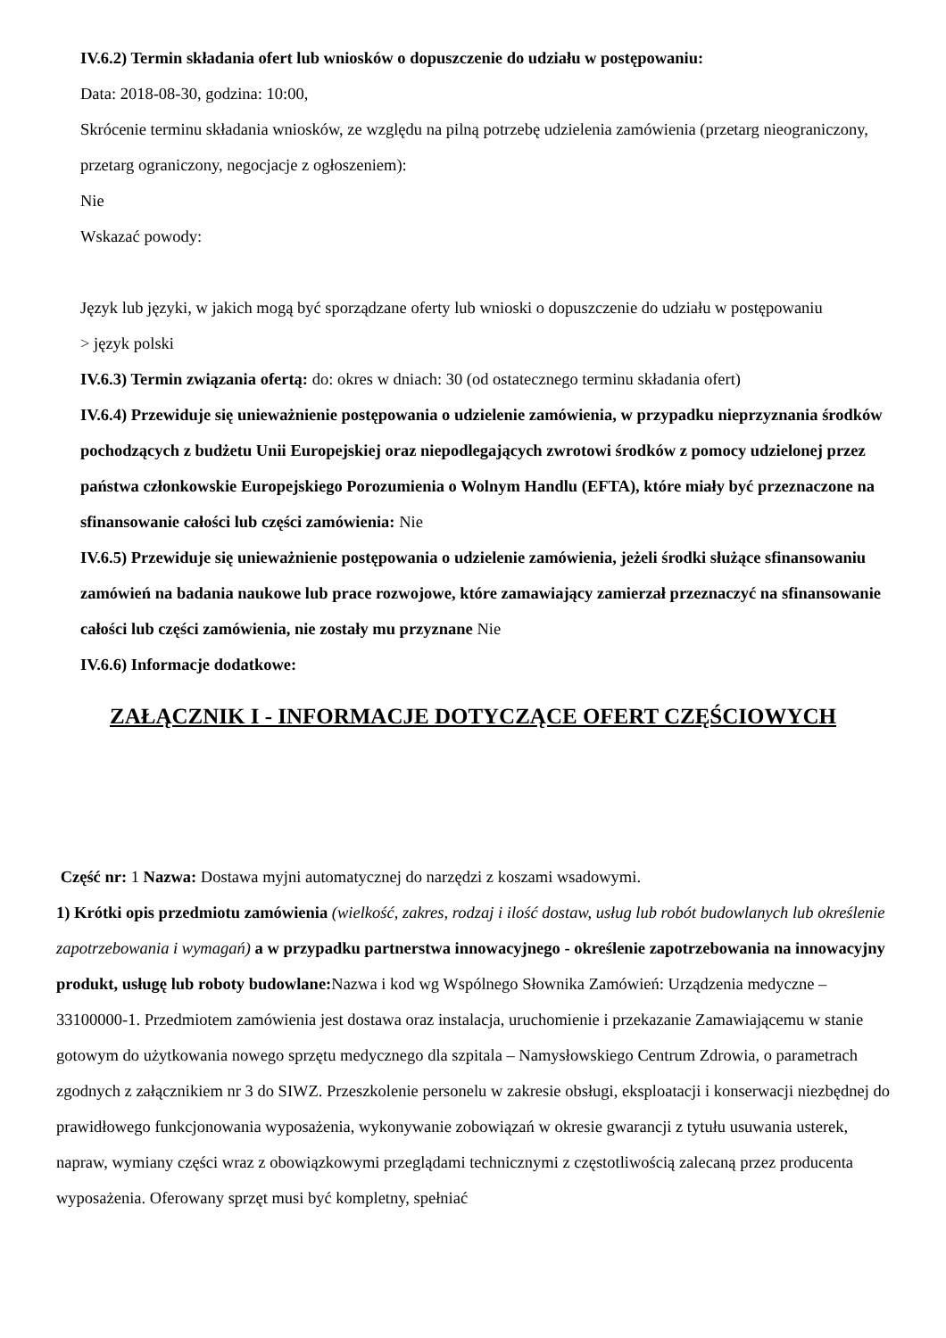IV.6.2) Termin składania ofert lub wniosków o dopuszczenie do udziału w postępowaniu:
Data: 2018-08-30, godzina: 10:00,
Skrócenie terminu składania wniosków, ze względu na pilną potrzebę udzielenia zamówienia (przetarg nieograniczony, przetarg ograniczony, negocjacje z ogłoszeniem):
Nie
Wskazać powody:
Język lub języki, w jakich mogą być sporządzane oferty lub wnioski o dopuszczenie do udziału w postępowaniu
> język polski
IV.6.3) Termin związania ofertą: do: okres w dniach: 30 (od ostatecznego terminu składania ofert)
IV.6.4) Przewiduje się unieważnienie postępowania o udzielenie zamówienia, w przypadku nieprzyznania środków pochodzących z budżetu Unii Europejskiej oraz niepodlegających zwrotowi środków z pomocy udzielonej przez państwa członkowskie Europejskiego Porozumienia o Wolnym Handlu (EFTA), które miały być przeznaczone na sfinansowanie całości lub części zamówienia: Nie
IV.6.5) Przewiduje się unieważnienie postępowania o udzielenie zamówienia, jeżeli środki służące sfinansowaniu zamówień na badania naukowe lub prace rozwojowe, które zamawiający zamierzał przeznaczyć na sfinansowanie całości lub części zamówienia, nie zostały mu przyznane Nie
IV.6.6) Informacje dodatkowe:
ZAŁĄCZNIK I - INFORMACJE DOTYCZĄCE OFERT CZĘŚCIOWYCH
Część nr: 1 Nazwa: Dostawa myjni automatycznej do narzędzi z koszami wsadowymi.
1) Krótki opis przedmiotu zamówienia (wielkość, zakres, rodzaj i ilość dostaw, usług lub robót budowlanych lub określenie zapotrzebowania i wymagań) a w przypadku partnerstwa innowacyjnego - określenie zapotrzebowania na innowacyjny produkt, usługę lub roboty budowlane: Nazwa i kod wg Wspólnego Słownika Zamówień: Urządzenia medyczne – 33100000-1. Przedmiotem zamówienia jest dostawa oraz instalacja, uruchomienie i przekazanie Zamawiającemu w stanie gotowym do użytkowania nowego sprzętu medycznego dla szpitala – Namysłowskiego Centrum Zdrowia, o parametrach zgodnych z załącznikiem nr 3 do SIWZ. Przeszkolenie personelu w zakresie obsługi, eksploatacji i konserwacji niezbędnej do prawidłowego funkcjonowania wyposażenia, wykonywanie zobowiązań w okresie gwarancji z tytułu usuwania usterek, napraw, wymiany części wraz z obowiązkowymi przeglądami technicznymi z częstotliwością zalecaną przez producenta wyposażenia. Oferowany sprzęt musi być kompletny, spełniać